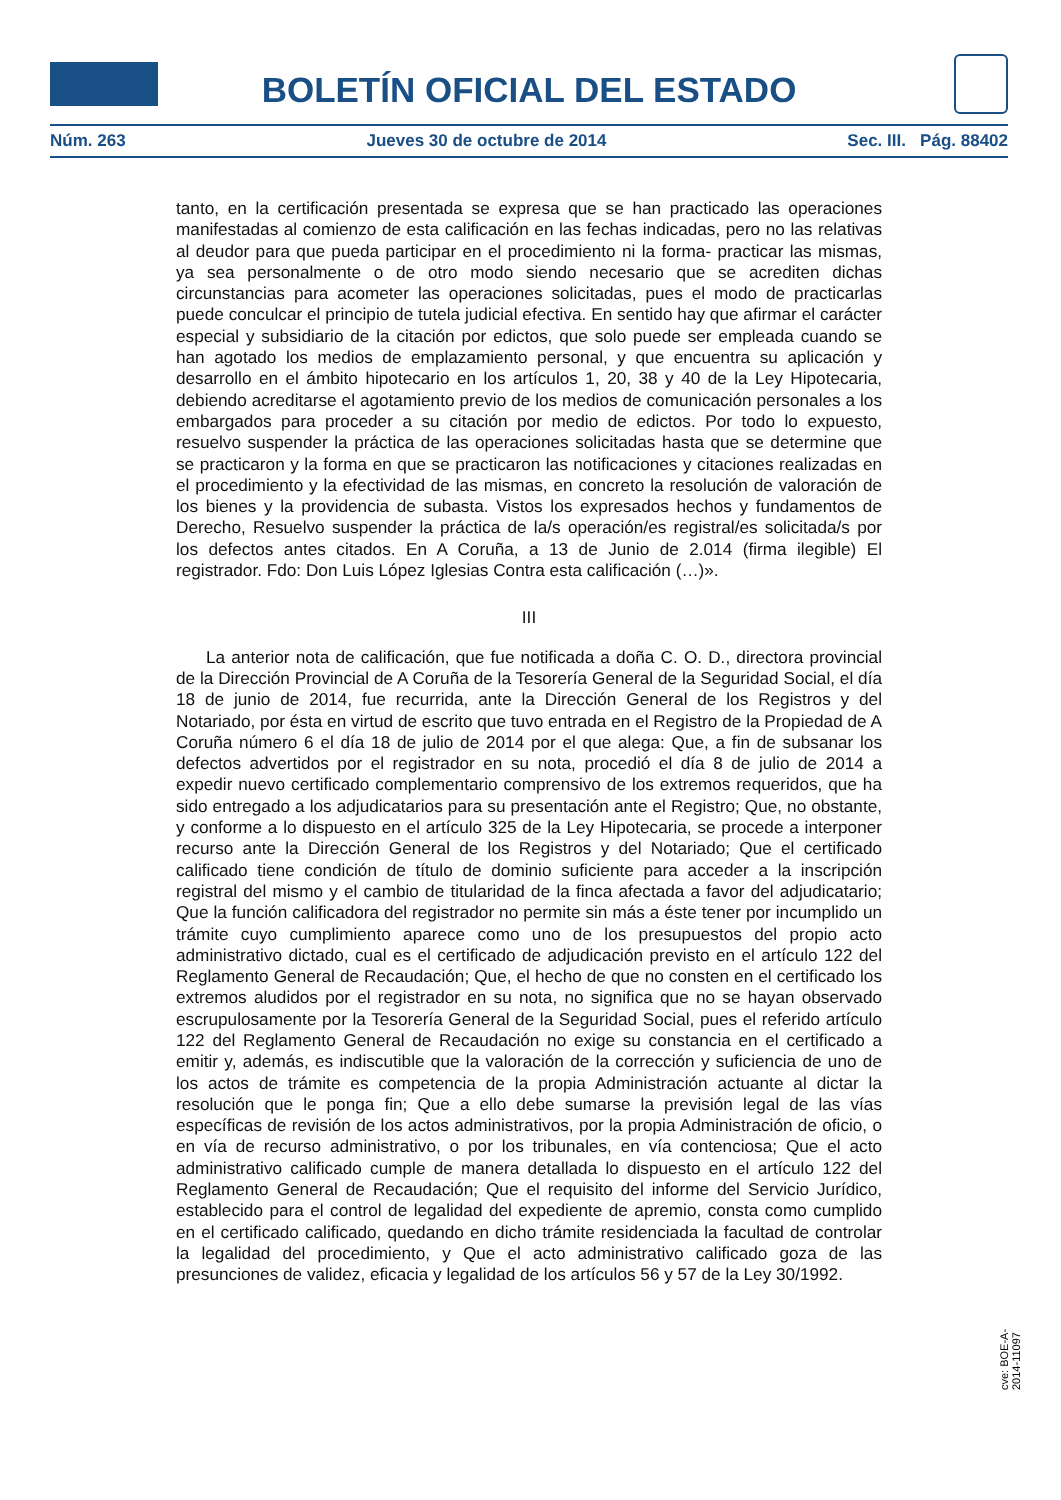BOLETÍN OFICIAL DEL ESTADO
Núm. 263 Jueves 30 de octubre de 2014 Sec. III. Pág. 88402
tanto, en la certificación presentada se expresa que se han practicado las operaciones manifestadas al comienzo de esta calificación en las fechas indicadas, pero no las relativas al deudor para que pueda participar en el procedimiento ni la forma- practicar las mismas, ya sea personalmente o de otro modo siendo necesario que se acrediten dichas circunstancias para acometer las operaciones solicitadas, pues el modo de practicarlas puede conculcar el principio de tutela judicial efectiva. En sentido hay que afirmar el carácter especial y subsidiario de la citación por edictos, que solo puede ser empleada cuando se han agotado los medios de emplazamiento personal, y que encuentra su aplicación y desarrollo en el ámbito hipotecario en los artículos 1, 20, 38 y 40 de la Ley Hipotecaria, debiendo acreditarse el agotamiento previo de los medios de comunicación personales a los embargados para proceder a su citación por medio de edictos. Por todo lo expuesto, resuelvo suspender la práctica de las operaciones solicitadas hasta que se determine que se practicaron y la forma en que se practicaron las notificaciones y citaciones realizadas en el procedimiento y la efectividad de las mismas, en concreto la resolución de valoración de los bienes y la providencia de subasta. Vistos los expresados hechos y fundamentos de Derecho, Resuelvo suspender la práctica de la/s operación/es registral/es solicitada/s por los defectos antes citados. En A Coruña, a 13 de Junio de 2.014 (firma ilegible) El registrador. Fdo: Don Luis López Iglesias Contra esta calificación (…)».
III
La anterior nota de calificación, que fue notificada a doña C. O. D., directora provincial de la Dirección Provincial de A Coruña de la Tesorería General de la Seguridad Social, el día 18 de junio de 2014, fue recurrida, ante la Dirección General de los Registros y del Notariado, por ésta en virtud de escrito que tuvo entrada en el Registro de la Propiedad de A Coruña número 6 el día 18 de julio de 2014 por el que alega: Que, a fin de subsanar los defectos advertidos por el registrador en su nota, procedió el día 8 de julio de 2014 a expedir nuevo certificado complementario comprensivo de los extremos requeridos, que ha sido entregado a los adjudicatarios para su presentación ante el Registro; Que, no obstante, y conforme a lo dispuesto en el artículo 325 de la Ley Hipotecaria, se procede a interponer recurso ante la Dirección General de los Registros y del Notariado; Que el certificado calificado tiene condición de título de dominio suficiente para acceder a la inscripción registral del mismo y el cambio de titularidad de la finca afectada a favor del adjudicatario; Que la función calificadora del registrador no permite sin más a éste tener por incumplido un trámite cuyo cumplimiento aparece como uno de los presupuestos del propio acto administrativo dictado, cual es el certificado de adjudicación previsto en el artículo 122 del Reglamento General de Recaudación; Que, el hecho de que no consten en el certificado los extremos aludidos por el registrador en su nota, no significa que no se hayan observado escrupulosamente por la Tesorería General de la Seguridad Social, pues el referido artículo 122 del Reglamento General de Recaudación no exige su constancia en el certificado a emitir y, además, es indiscutible que la valoración de la corrección y suficiencia de uno de los actos de trámite es competencia de la propia Administración actuante al dictar la resolución que le ponga fin; Que a ello debe sumarse la previsión legal de las vías específicas de revisión de los actos administrativos, por la propia Administración de oficio, o en vía de recurso administrativo, o por los tribunales, en vía contenciosa; Que el acto administrativo calificado cumple de manera detallada lo dispuesto en el artículo 122 del Reglamento General de Recaudación; Que el requisito del informe del Servicio Jurídico, establecido para el control de legalidad del expediente de apremio, consta como cumplido en el certificado calificado, quedando en dicho trámite residenciada la facultad de controlar la legalidad del procedimiento, y Que el acto administrativo calificado goza de las presunciones de validez, eficacia y legalidad de los artículos 56 y 57 de la Ley 30/1992.
cve: BOE-A-2014-11097